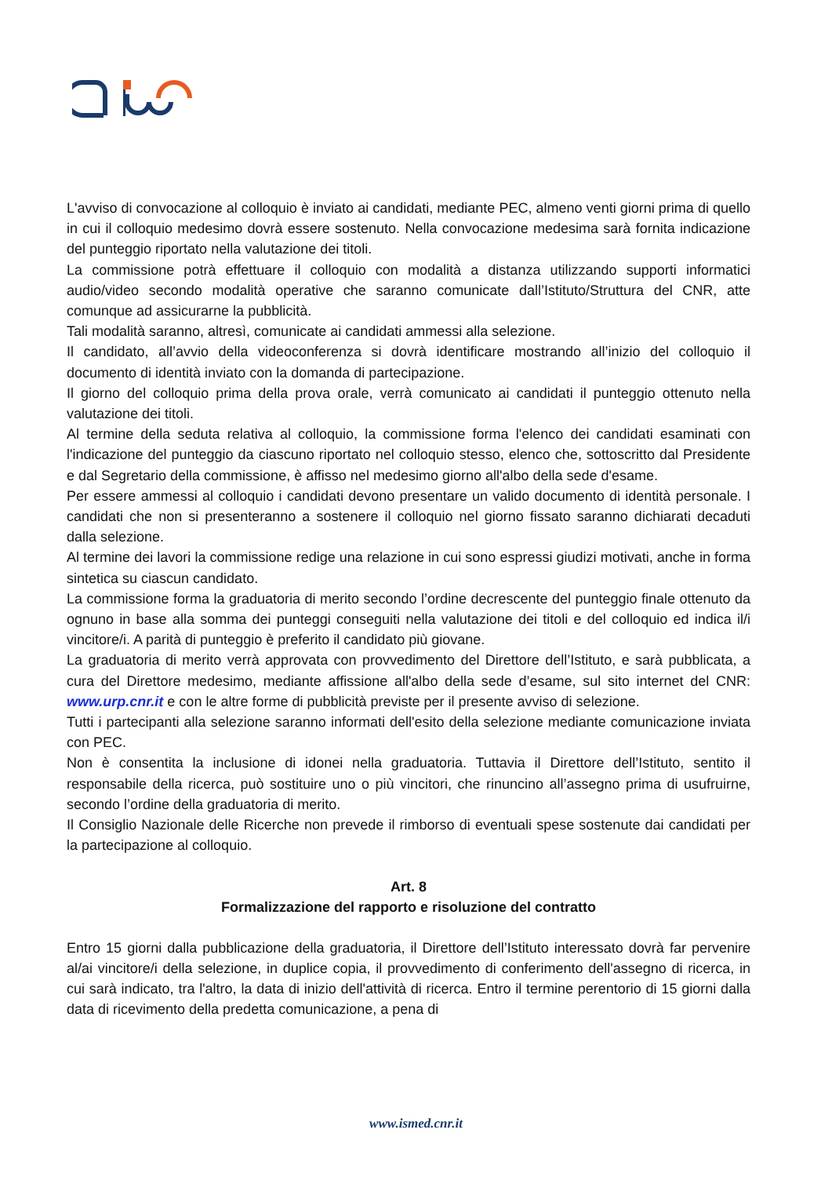L'avviso di convocazione al colloquio è inviato ai candidati, mediante PEC, almeno venti giorni prima di quello in cui il colloquio medesimo dovrà essere sostenuto. Nella convocazione medesima sarà fornita indicazione del punteggio riportato nella valutazione dei titoli.
La commissione potrà effettuare il colloquio con modalità a distanza utilizzando supporti informatici audio/video secondo modalità operative che saranno comunicate dall’Istituto/Struttura del CNR, atte comunque ad assicurarne la pubblicità.
Tali modalità saranno, altresì, comunicate ai candidati ammessi alla selezione.
Il candidato, all’avvio della videoconferenza si dovrà identificare mostrando all’inizio del colloquio il documento di identità inviato con la domanda di partecipazione.
Il giorno del colloquio prima della prova orale, verrà comunicato ai candidati il punteggio ottenuto nella valutazione dei titoli.
Al termine della seduta relativa al colloquio, la commissione forma l'elenco dei candidati esaminati con l'indicazione del punteggio da ciascuno riportato nel colloquio stesso, elenco che, sottoscritto dal Presidente e dal Segretario della commissione, è affisso nel medesimo giorno all'albo della sede d'esame.
Per essere ammessi al colloquio i candidati devono presentare un valido documento di identità personale. I candidati che non si presenteranno a sostenere il colloquio nel giorno fissato saranno dichiarati decaduti dalla selezione.
Al termine dei lavori la commissione redige una relazione in cui sono espressi giudizi motivati, anche in forma sintetica su ciascun candidato.
La commissione forma la graduatoria di merito secondo l’ordine decrescente del punteggio finale ottenuto da ognuno in base alla somma dei punteggi conseguiti nella valutazione dei titoli e del colloquio ed indica il/i vincitore/i. A parità di punteggio è preferito il candidato più giovane.
La graduatoria di merito verrà approvata con provvedimento del Direttore dell’Istituto, e sarà pubblicata, a cura del Direttore medesimo, mediante affissione all'albo della sede d’esame, sul sito internet del CNR: www.urp.cnr.it e con le altre forme di pubblicità previste per il presente avviso di selezione.
Tutti i partecipanti alla selezione saranno informati dell'esito della selezione mediante comunicazione inviata con PEC.
Non è consentita la inclusione di idonei nella graduatoria. Tuttavia il Direttore dell’Istituto, sentito il responsabile della ricerca, può sostituire uno o più vincitori, che rinuncino all’assegno prima di usufruirne, secondo l’ordine della graduatoria di merito.
Il Consiglio Nazionale delle Ricerche non prevede il rimborso di eventuali spese sostenute dai candidati per la partecipazione al colloquio.
Art. 8
Formalizzazione del rapporto e risoluzione del contratto
Entro 15 giorni dalla pubblicazione della graduatoria, il Direttore dell’Istituto interessato dovrà far pervenire al/ai vincitore/i della selezione, in duplice copia, il provvedimento di conferimento dell'assegno di ricerca, in cui sarà indicato, tra l'altro, la data di inizio dell'attività di ricerca. Entro il termine perentorio di 15 giorni dalla data di ricevimento della predetta comunicazione, a pena di
www.ismed.cnr.it